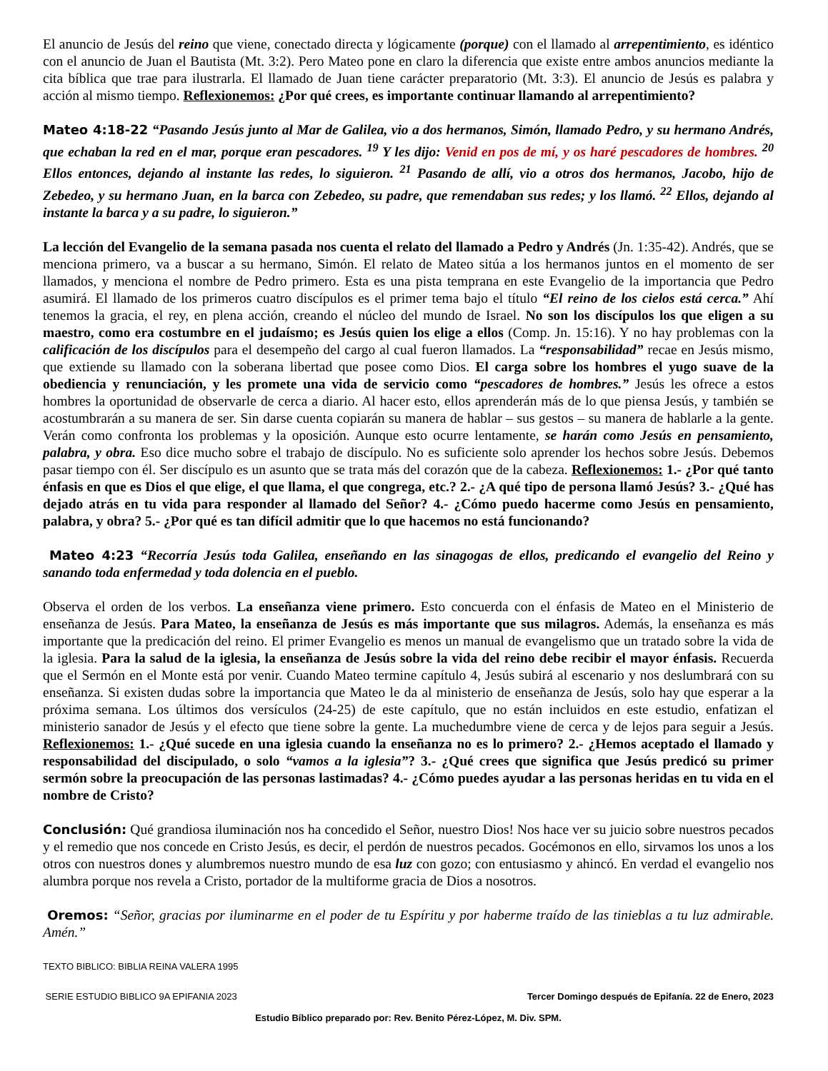El anuncio de Jesús del reino que viene, conectado directa y lógicamente (porque) con el llamado al arrepentimiento, es idéntico con el anuncio de Juan el Bautista (Mt. 3:2). Pero Mateo pone en claro la diferencia que existe entre ambos anuncios mediante la cita bíblica que trae para ilustrarla. El llamado de Juan tiene carácter preparatorio (Mt. 3:3). El anuncio de Jesús es palabra y acción al mismo tiempo. Reflexionemos: ¿Por qué crees, es importante continuar llamando al arrepentimiento?
Mateo 4:18-22 “Pasando Jesús junto al Mar de Galilea, vio a dos hermanos, Simón, llamado Pedro, y su hermano Andrés, que echaban la red en el mar, porque eran pescadores. <sup>19</sup> Y les dijo: Venid en pos de mí, y os haré pescadores de hombres. <sup>20</sup> Ellos entonces, dejando al instante las redes, lo siguieron. <sup>21</sup> Pasando de allí, vio a otros dos hermanos, Jacobo, hijo de Zebedeo, y su hermano Juan, en la barca con Zebedeo, su padre, que remendaban sus redes; y los llamó. <sup>22</sup> Ellos, dejando al instante la barca y a su padre, lo siguieron.”
La lección del Evangelio de la semana pasada nos cuenta el relato del llamado a Pedro y Andrés (Jn. 1:35-42). Andrés, que se menciona primero, va a buscar a su hermano, Simón. El relato de Mateo sitúa a los hermanos juntos en el momento de ser llamados, y menciona el nombre de Pedro primero. Esta es una pista temprana en este Evangelio de la importancia que Pedro asumirá. El llamado de los primeros cuatro discípulos es el primer tema bajo el título “El reino de los cielos está cerca.” Ahí tenemos la gracia, el rey, en plena acción, creando el núcleo del mundo de Israel. No son los discípulos los que eligen a su maestro, como era costumbre en el judaísmo; es Jesús quien los elige a ellos (Comp. Jn. 15:16). Y no hay problemas con la calificación de los discípulos para el desempeño del cargo al cual fueron llamados. La “responsabilidad” recae en Jesús mismo, que extiende su llamado con la soberana libertad que posee como Dios. El carga sobre los hombres el yugo suave de la obediencia y renunciación, y les promete una vida de servicio como “pescadores de hombres.” Jesús les ofrece a estos hombres la oportunidad de observarle de cerca a diario. Al hacer esto, ellos aprenderán más de lo que piensa Jesús, y también se acostumbrarán a su manera de ser. Sin darse cuenta copiarán su manera de hablar – sus gestos – su manera de hablarle a la gente. Verán como confronta los problemas y la oposición. Aunque esto ocurre lentamente, se harán como Jesús en pensamiento, palabra, y obra. Eso dice mucho sobre el trabajo de discípulo. No es suficiente solo aprender los hechos sobre Jesús. Debemos pasar tiempo con él. Ser discípulo es un asunto que se trata más del corazón que de la cabeza. Reflexionemos: 1.- ¿Por qué tanto énfasis en que es Dios el que elige, el que llama, el que congrega, etc.? 2.- ¿A qué tipo de persona llamó Jesús? 3.- ¿Qué has dejado atrás en tu vida para responder al llamado del Señor? 4.- ¿Cómo puedo hacerme como Jesús en pensamiento, palabra, y obra? 5.- ¿Por qué es tan difícil admitir que lo que hacemos no está funcionando?
Mateo 4:23 “Recorría Jesús toda Galilea, enseñando en las sinagogas de ellos, predicando el evangelio del Reino y sanando toda enfermedad y toda dolencia en el pueblo.
Observa el orden de los verbos. La enseñanza viene primero. Esto concuerda con el énfasis de Mateo en el Ministerio de enseñanza de Jesús. Para Mateo, la enseñanza de Jesús es más importante que sus milagros. Además, la enseñanza es más importante que la predicación del reino. El primer Evangelio es menos un manual de evangelismo que un tratado sobre la vida de la iglesia. Para la salud de la iglesia, la enseñanza de Jesús sobre la vida del reino debe recibir el mayor énfasis. Recuerda que el Sermón en el Monte está por venir. Cuando Mateo termine capítulo 4, Jesús subirá al escenario y nos deslumbrará con su enseñanza. Si existen dudas sobre la importancia que Mateo le da al ministerio de enseñanza de Jesús, solo hay que esperar a la próxima semana. Los últimos dos versículos (24-25) de este capítulo, que no están incluidos en este estudio, enfatizan el ministerio sanador de Jesús y el efecto que tiene sobre la gente. La muchedumbre viene de cerca y de lejos para seguir a Jesús. Reflexionemos: 1.- ¿Qué sucede en una iglesia cuando la enseñanza no es lo primero? 2.- ¿Hemos aceptado el llamado y responsabilidad del discipulado, o solo “vamos a la iglesia”? 3.- ¿Qué crees que significa que Jesús predicó su primer sermón sobre la preocupación de las personas lastimadas? 4.- ¿Cómo puedes ayudar a las personas heridas en tu vida en el nombre de Cristo?
Conclusión: Qué grandiosa iluminación nos ha concedido el Señor, nuestro Dios! Nos hace ver su juicio sobre nuestros pecados y el remedio que nos concede en Cristo Jesús, es decir, el perdón de nuestros pecados. Gocémonos en ello, sirvamos los unos a los otros con nuestros dones y alumbremos nuestro mundo de esa luz con gozo; con entusiasmo y ahincó. En verdad el evangelio nos alumbra porque nos revela a Cristo, portador de la multiforme gracia de Dios a nosotros.
Oremos: “Señor, gracias por iluminarme en el poder de tu Espíritu y por haberme traído de las tinieblas a tu luz admirable. Amén.”
TEXTO BIBLICO: BIBLIA REINA VALERA 1995
SERIE ESTUDIO BIBLICO 9A EPIFANIA 2023 Tercer Domingo después de Epifanía. 22 de Enero, 2023
Estudio Bíblico preparado por: Rev. Benito Pérez-López, M. Div. SPM.